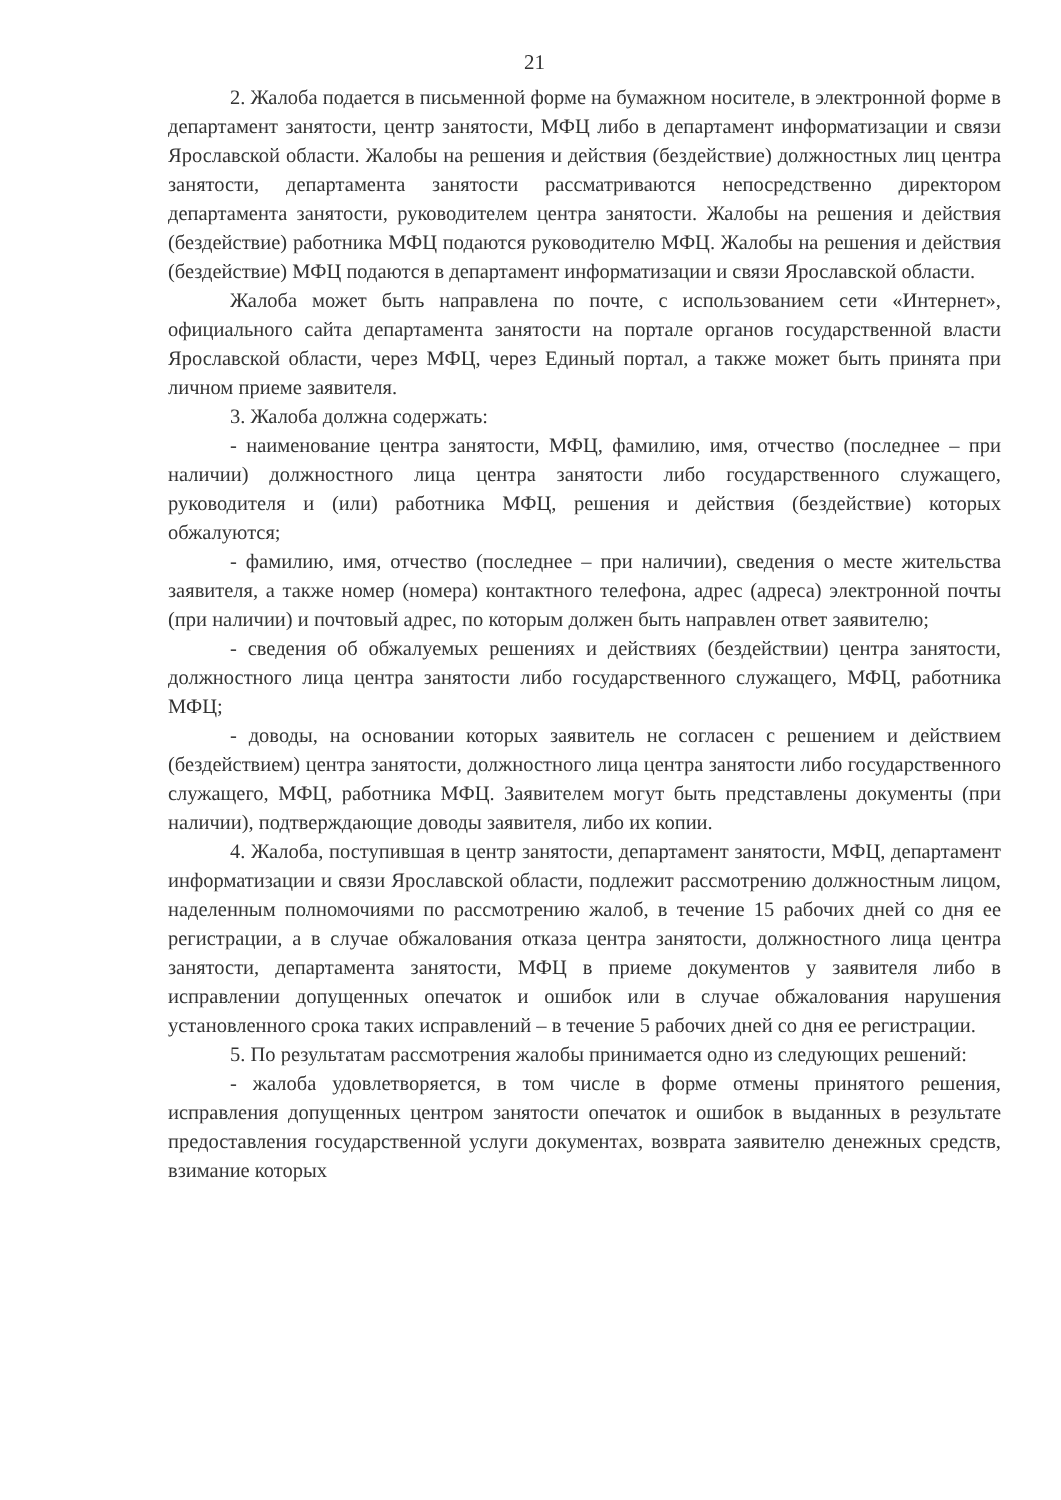21
2. Жалоба подается в письменной форме на бумажном носителе, в электронной форме в департамент занятости, центр занятости, МФЦ либо в департамент информатизации и связи Ярославской области. Жалобы на решения и действия (бездействие) должностных лиц центра занятости, департамента занятости рассматриваются непосредственно директором департамента занятости, руководителем центра занятости. Жалобы на решения и действия (бездействие) работника МФЦ подаются руководителю МФЦ. Жалобы на решения и действия (бездействие) МФЦ подаются в департамент информатизации и связи Ярославской области.
Жалоба может быть направлена по почте, с использованием сети «Интернет», официального сайта департамента занятости на портале органов государственной власти Ярославской области, через МФЦ, через Единый портал, а также может быть принята при личном приеме заявителя.
3. Жалоба должна содержать:
- наименование центра занятости, МФЦ, фамилию, имя, отчество (последнее – при наличии) должностного лица центра занятости либо государственного служащего, руководителя и (или) работника МФЦ, решения и действия (бездействие) которых обжалуются;
- фамилию, имя, отчество (последнее – при наличии), сведения о месте жительства заявителя, а также номер (номера) контактного телефона, адрес (адреса) электронной почты (при наличии) и почтовый адрес, по которым должен быть направлен ответ заявителю;
- сведения об обжалуемых решениях и действиях (бездействии) центра занятости, должностного лица центра занятости либо государственного служащего, МФЦ, работника МФЦ;
- доводы, на основании которых заявитель не согласен с решением и действием (бездействием) центра занятости, должностного лица центра занятости либо государственного служащего, МФЦ, работника МФЦ. Заявителем могут быть представлены документы (при наличии), подтверждающие доводы заявителя, либо их копии.
4. Жалоба, поступившая в центр занятости, департамент занятости, МФЦ, департамент информатизации и связи Ярославской области, подлежит рассмотрению должностным лицом, наделенным полномочиями по рассмотрению жалоб, в течение 15 рабочих дней со дня ее регистрации, а в случае обжалования отказа центра занятости, должностного лица центра занятости, департамента занятости, МФЦ в приеме документов у заявителя либо в исправлении допущенных опечаток и ошибок или в случае обжалования нарушения установленного срока таких исправлений – в течение 5 рабочих дней со дня ее регистрации.
5. По результатам рассмотрения жалобы принимается одно из следующих решений:
- жалоба удовлетворяется, в том числе в форме отмены принятого решения, исправления допущенных центром занятости опечаток и ошибок в выданных в результате предоставления государственной услуги документах, возврата заявителю денежных средств, взимание которых